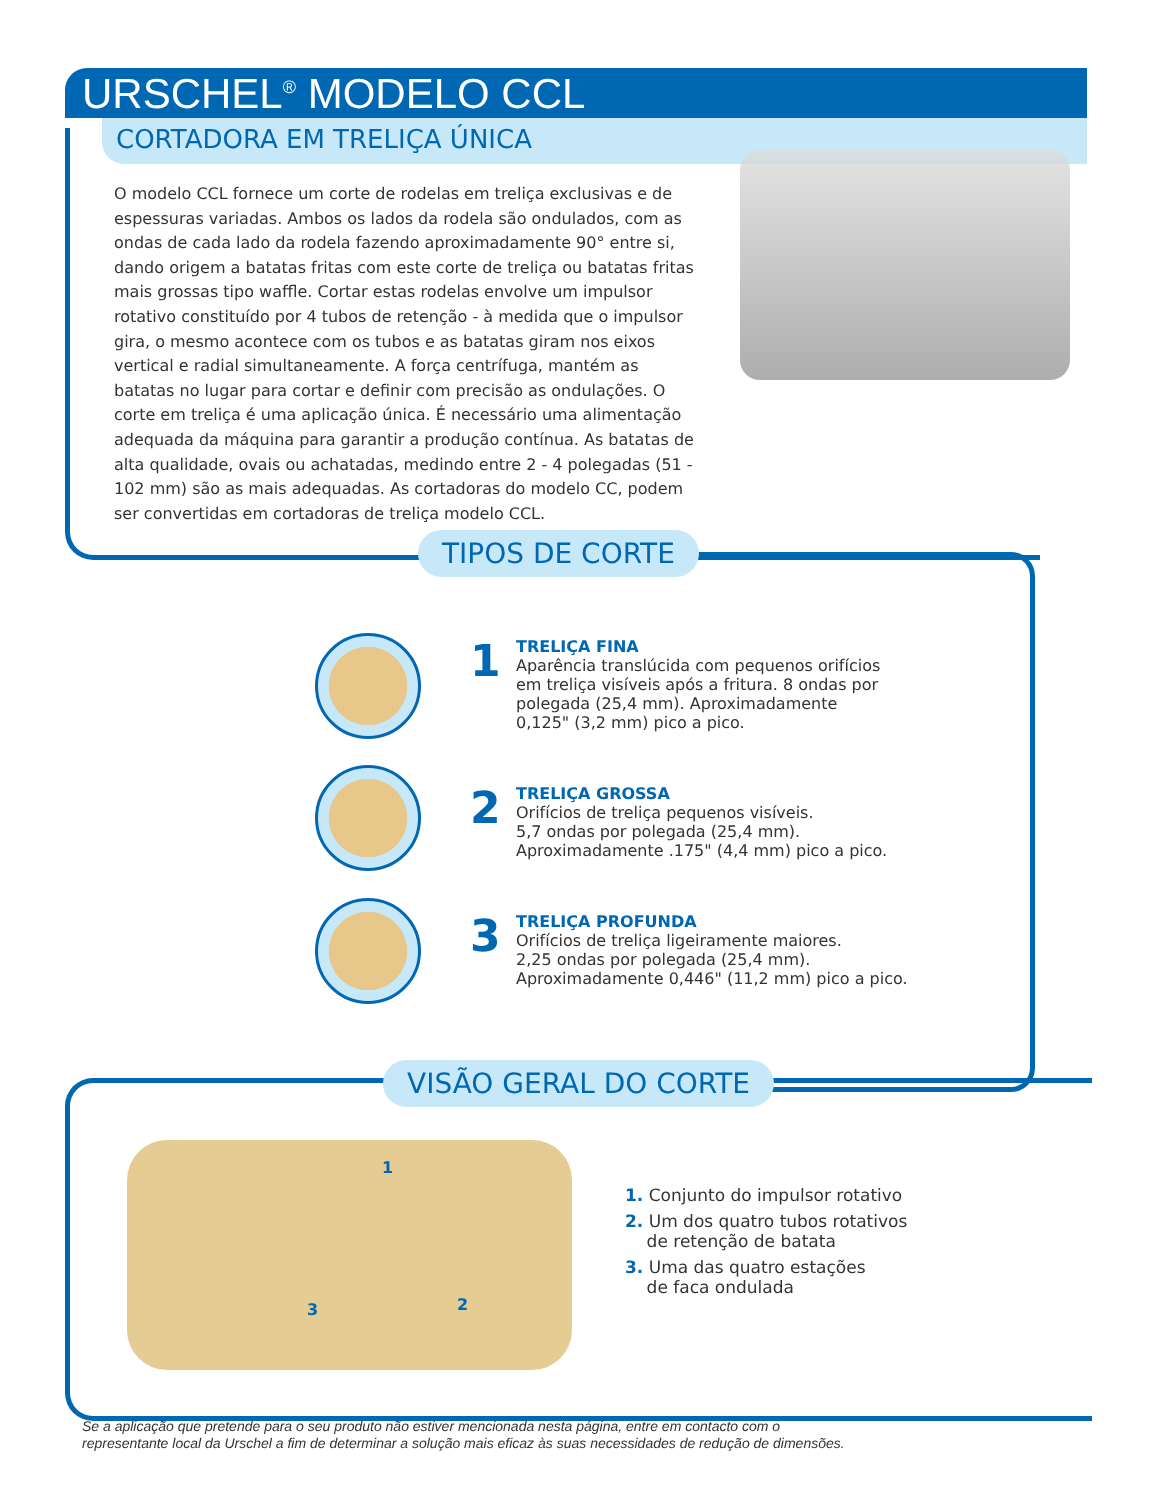URSCHEL<sup>®</sup> MODELO CCL
CORTADORA EM TRELIÇA ÚNICA
O modelo CCL fornece um corte de rodelas em treliça exclusivas e de espessuras variadas. Ambos os lados da rodela são ondulados, com as ondas de cada lado da rodela fazendo aproximadamente 90° entre si, dando origem a batatas fritas com este corte de treliça ou batatas fritas mais grossas tipo waffle. Cortar estas rodelas envolve um impulsor rotativo constituído por 4 tubos de retenção - à medida que o impulsor gira, o mesmo acontece com os tubos e as batatas giram nos eixos vertical e radial simultaneamente. A força centrífuga, mantém as batatas no lugar para cortar e definir com precisão as ondulações. O corte em treliça é uma aplicação única. É necessário uma alimentação adequada da máquina para garantir a produção contínua. As batatas de alta qualidade, ovais ou achatadas, medindo entre 2 - 4 polegadas (51 - 102 mm) são as mais adequadas. As cortadoras do modelo CC, podem ser convertidas em cortadoras de treliça modelo CCL.
TIPOS DE CORTE
1
TRELIÇA FINA
Aparência translúcida com pequenos orifícios
em treliça visíveis após a fritura. 8 ondas por
polegada (25,4 mm). Aproximadamente
0,125" (3,2 mm) pico a pico.
2
TRELIÇA GROSSA
Orifícios de treliça pequenos visíveis.
5,7 ondas por polegada (25,4 mm).
Aproximadamente .175" (4,4 mm) pico a pico.
3
TRELIÇA PROFUNDA
Orifícios de treliça ligeiramente maiores.
2,25 ondas por polegada (25,4 mm).
Aproximadamente 0,446" (11,2 mm) pico a pico.
VISÃO GERAL DO CORTE
1
2 3
1. Conjunto do impulsor rotativo
2. Um dos quatro tubos rotativos
de retenção de batata
3. Uma das quatro estações
de faca ondulada
Se a aplicação que pretende para o seu produto não estiver mencionada nesta página, entre em contacto com o
representante local da Urschel a fim de determinar a solução mais eficaz às suas necessidades de redução de dimensões.